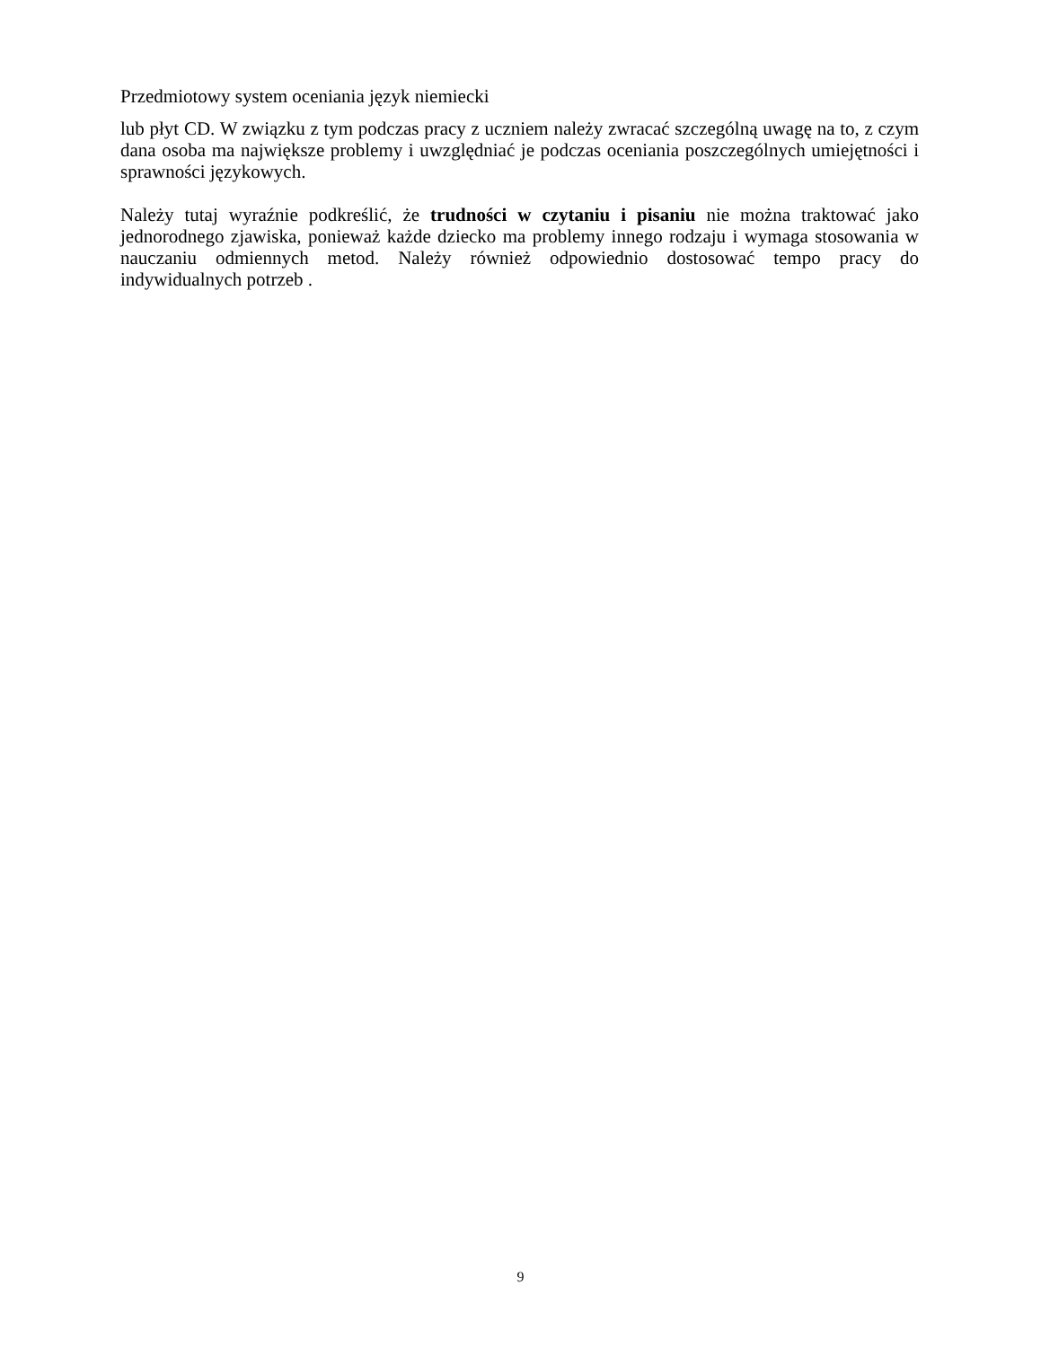Przedmiotowy system oceniania język niemiecki
lub płyt CD. W związku z tym podczas pracy z uczniem należy zwracać szczególną uwagę na to, z czym dana osoba ma największe problemy i uwzględniać je podczas oceniania poszczególnych umiejętności i sprawności językowych.
Należy tutaj wyraźnie podkreślić, że trudności w czytaniu i pisaniu nie można traktować jako jednorodnego zjawiska, ponieważ każde dziecko ma problemy innego rodzaju i wymaga stosowania w nauczaniu odmiennych metod. Należy również odpowiednio dostosować tempo pracy do indywidualnych potrzeb .
9